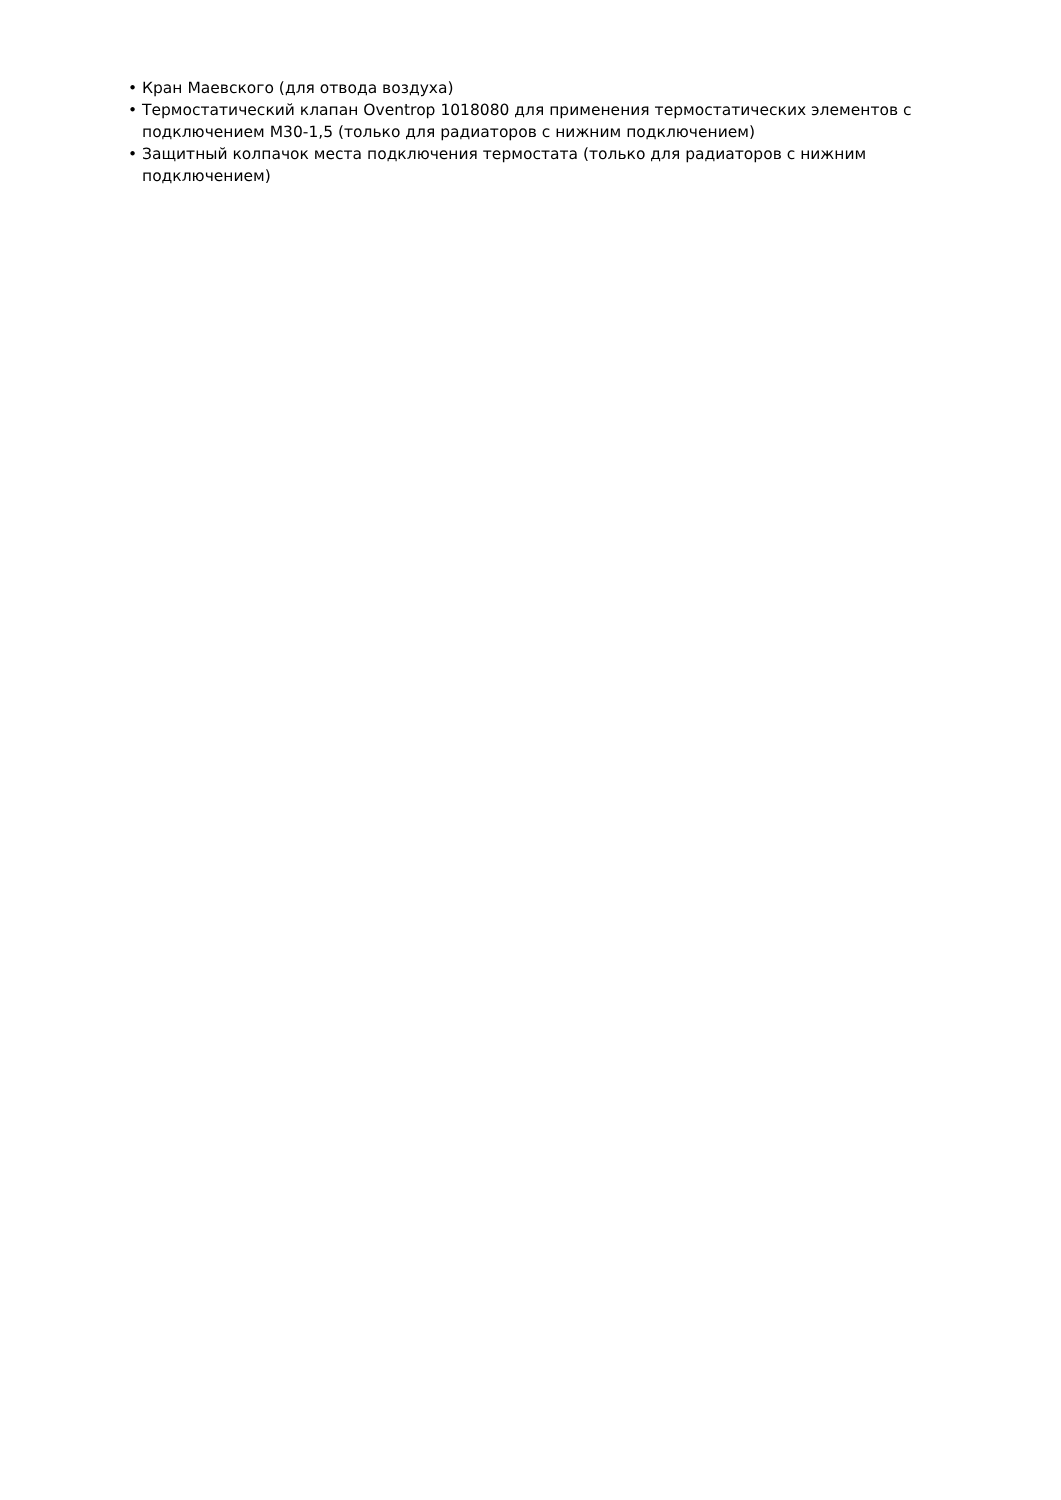• Кран Маевского (для отвода воздуха)
• Термостатический клапан Oventrop 1018080 для применения термостатических элементов с подключением M30-1,5 (только для радиаторов с нижним подключением)
• Защитный колпачок места подключения термостата (только для радиаторов с нижним подключением)